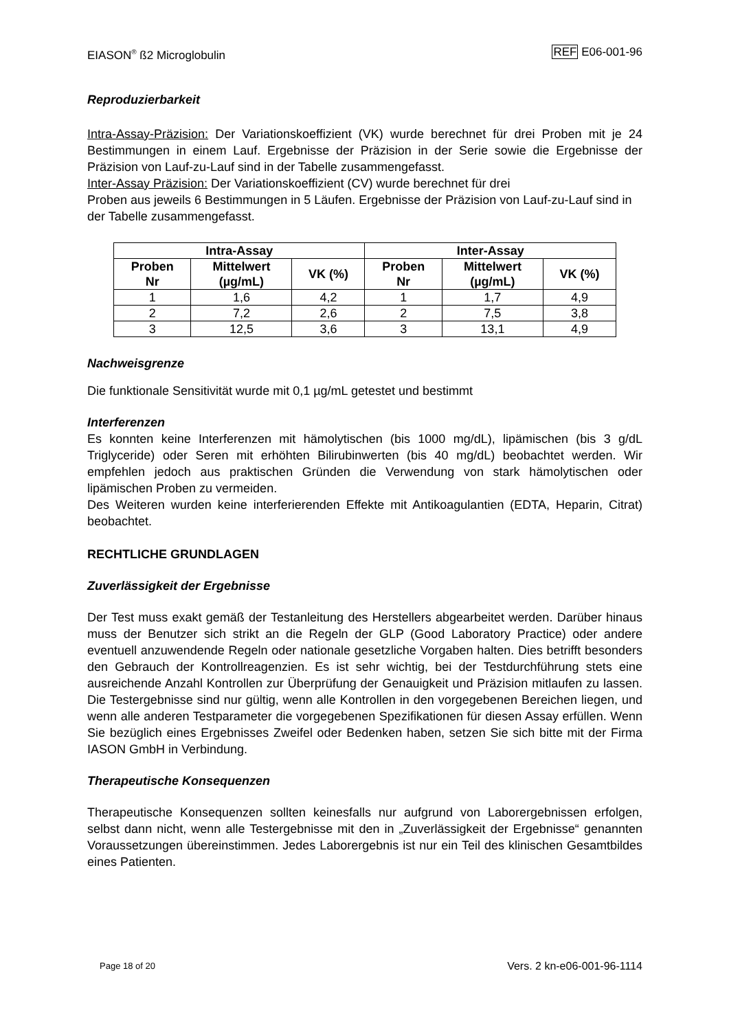EIASON<sup>®</sup> ß2 Microglobulin REF E06-001-96
Reproduzierbarkeit
Intra-Assay-Präzision: Der Variationskoeffizient (VK) wurde berechnet für drei Proben mit je 24 Bestimmungen in einem Lauf. Ergebnisse der Präzision in der Serie sowie die Ergebnisse der Präzision von Lauf-zu-Lauf sind in der Tabelle zusammengefasst.
Inter-Assay Präzision: Der Variationskoeffizient (CV) wurde berechnet für drei
Proben aus jeweils 6 Bestimmungen in 5 Läufen. Ergebnisse der Präzision von Lauf-zu-Lauf sind in der Tabelle zusammengefasst.
| Intra-Assay | | | Inter-Assay | | |
| --- | --- | --- | --- | --- | --- |
| Proben Nr | Mittelwert (µg/mL) | VK (%) | Proben Nr | Mittelwert (µg/mL) | VK (%) |
| 1 | 1,6 | 4,2 | 1 | 1,7 | 4,9 |
| 2 | 7,2 | 2,6 | 2 | 7,5 | 3,8 |
| 3 | 12,5 | 3,6 | 3 | 13,1 | 4,9 |
Nachweisgrenze
Die funktionale Sensitivität wurde mit 0,1 µg/mL getestet und bestimmt
Interferenzen
Es konnten keine Interferenzen mit hämolytischen (bis 1000 mg/dL), lipämischen (bis 3 g/dL Triglyceride) oder Seren mit erhöhten Bilirubinwerten (bis 40 mg/dL) beobachtet werden. Wir empfehlen jedoch aus praktischen Gründen die Verwendung von stark hämolytischen oder lipämischen Proben zu vermeiden.
Des Weiteren wurden keine interferierenden Effekte mit Antikoagulantien (EDTA, Heparin, Citrat) beobachtet.
RECHTLICHE GRUNDLAGEN
Zuverlässigkeit der Ergebnisse
Der Test muss exakt gemäß der Testanleitung des Herstellers abgearbeitet werden. Darüber hinaus muss der Benutzer sich strikt an die Regeln der GLP (Good Laboratory Practice) oder andere eventuell anzuwendende Regeln oder nationale gesetzliche Vorgaben halten. Dies betrifft besonders den Gebrauch der Kontrollreagenzien. Es ist sehr wichtig, bei der Testdurchführung stets eine ausreichende Anzahl Kontrollen zur Überprüfung der Genauigkeit und Präzision mitlaufen zu lassen. Die Testergebnisse sind nur gültig, wenn alle Kontrollen in den vorgegebenen Bereichen liegen, und wenn alle anderen Testparameter die vorgegebenen Spezifikationen für diesen Assay erfüllen. Wenn Sie bezüglich eines Ergebnisses Zweifel oder Bedenken haben, setzen Sie sich bitte mit der Firma IASON GmbH in Verbindung.
Therapeutische Konsequenzen
Therapeutische Konsequenzen sollten keinesfalls nur aufgrund von Laborergebnissen erfolgen, selbst dann nicht, wenn alle Testergebnisse mit den in „Zuverlässigkeit der Ergebnisse“ genannten Voraussetzungen übereinstimmen. Jedes Laborergebnis ist nur ein Teil des klinischen Gesamtbildes eines Patienten.
Page 18 of 20 Vers. 2 kn-e06-001-96-1114